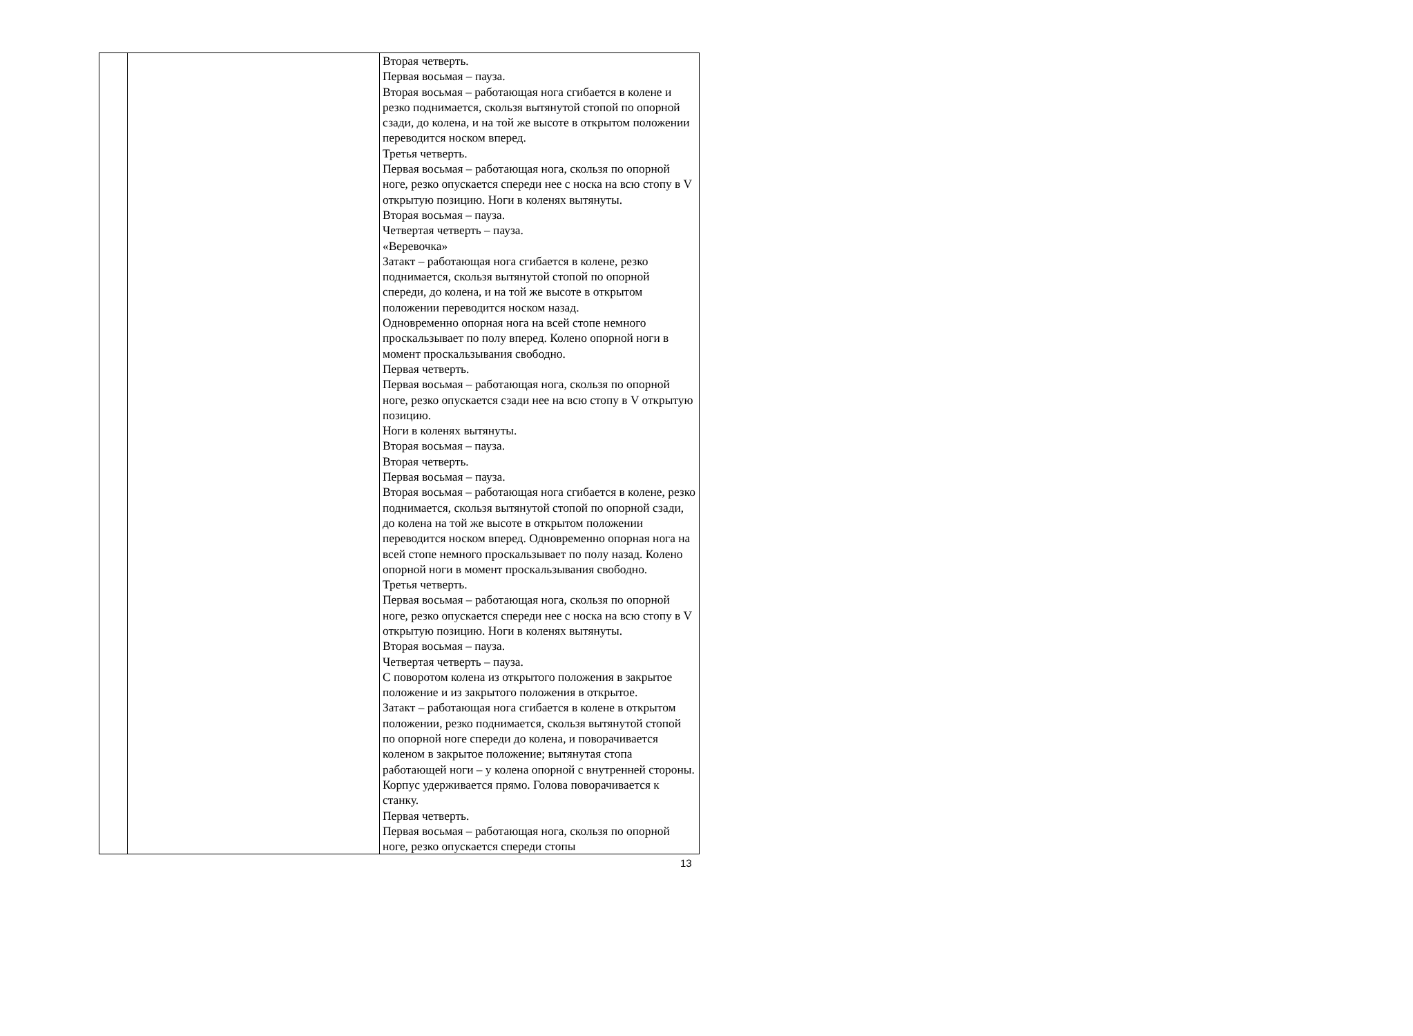| | | Вторая четверть. Первая восьмая – пауза. Вторая восьмая – работающая нога сгибается в колене и резко поднимается, скользя вытянутой стопой по опорной сзади, до колена, и на той же высоте в открытом положении переводится носком вперед. Третья четверть. Первая восьмая – работающая нога, скользя по опорной ноге, резко опускается спереди нее с носка на всю стопу в V открытую позицию. Ноги в коленях вытянуты. Вторая восьмая – пауза. Четвертая четверть – пауза. «Веревочка» Затакт – работающая нога сгибается в колене, резко поднимается, скользя вытянутой стопой по опорной спереди, до колена, и на той же высоте в открытом положении переводится носком назад. Одновременно опорная нога на всей стопе немного проскальзывает по полу вперед. Колено опорной ноги в момент проскальзывания свободно. Первая четверть. Первая восьмая – работающая нога, скользя по опорной ноге, резко опускается сзади нее на всю стопу в V открытую позицию. Ноги в коленях вытянуты. Вторая восьмая – пауза. Вторая четверть. Первая восьмая – пауза. Вторая восьмая – работающая нога сгибается в колене, резко поднимается, скользя вытянутой стопой по опорной сзади, до колена на той же высоте в открытом положении переводится носком вперед. Одновременно опорная нога на всей стопе немного проскальзывает по полу назад. Колено опорной ноги в момент проскальзывания свободно. Третья четверть. Первая восьмая – работающая нога, скользя по опорной ноге, резко опускается спереди нее с носка на всю стопу в V открытую позицию. Ноги в коленях вытянуты. Вторая восьмая – пауза. Четвертая четверть – пауза. С поворотом колена из открытого положения в закрытое положение и из закрытого положения в открытое. Затакт – работающая нога сгибается в колене в открытом положении, резко поднимается, скользя вытянутой стопой по опорной ноге спереди до колена, и поворачивается коленом в закрытое положение; вытянутая стопа работающей ноги – у колена опорной с внутренней стороны. Корпус удерживается прямо. Голова поворачивается к станку. Первая четверть. Первая восьмая – работающая нога, скользя по опорной ноге, резко опускается спереди стопы |
13